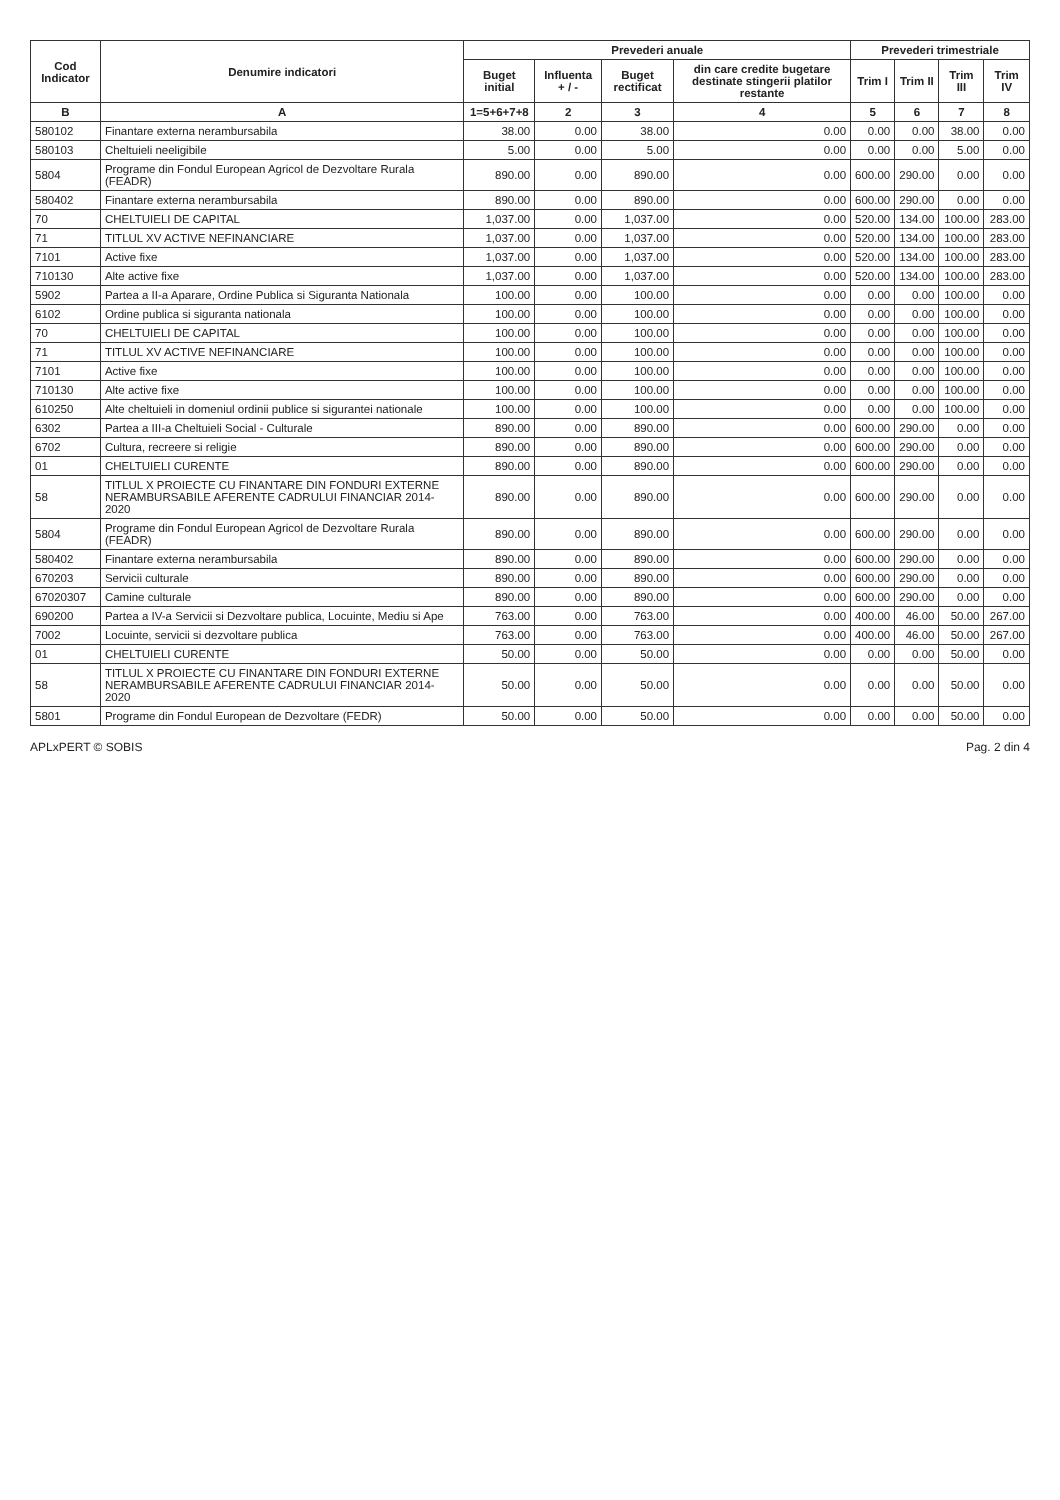| Cod Indicator | Denumire indicatori | Prevederi anuale | | | | Prevederi trimestriale | | | |
| --- | --- | --- | --- | --- | --- | --- | --- | --- | --- |
| | | Buget initial | Influenta + / - | Buget rectificat | din care credite bugetare destinate stingerii platilor restante | Trim I | Trim II | Trim III | Trim IV |
| B | A | 1=5+6+7+8 | 2 | 3 | 4 | 5 | 6 | 7 | 8 |
| 580102 | Finantare externa nerambursabila | 38.00 | 0.00 | 38.00 | 0.00 | 0.00 | 0.00 | 38.00 | 0.00 |
| 580103 | Cheltuieli neeligibile | 5.00 | 0.00 | 5.00 | 0.00 | 0.00 | 0.00 | 5.00 | 0.00 |
| 5804 | Programe din Fondul European Agricol de Dezvoltare Rurala (FEADR) | 890.00 | 0.00 | 890.00 | 0.00 | 600.00 | 290.00 | 0.00 | 0.00 |
| 580402 | Finantare externa nerambursabila | 890.00 | 0.00 | 890.00 | 0.00 | 600.00 | 290.00 | 0.00 | 0.00 |
| 70 | CHELTUIELI DE CAPITAL | 1,037.00 | 0.00 | 1,037.00 | 0.00 | 520.00 | 134.00 | 100.00 | 283.00 |
| 71 | TITLUL XV ACTIVE NEFINANCIARE | 1,037.00 | 0.00 | 1,037.00 | 0.00 | 520.00 | 134.00 | 100.00 | 283.00 |
| 7101 | Active fixe | 1,037.00 | 0.00 | 1,037.00 | 0.00 | 520.00 | 134.00 | 100.00 | 283.00 |
| 710130 | Alte active fixe | 1,037.00 | 0.00 | 1,037.00 | 0.00 | 520.00 | 134.00 | 100.00 | 283.00 |
| 5902 | Partea a II-a Aparare, Ordine Publica si Siguranta Nationala | 100.00 | 0.00 | 100.00 | 0.00 | 0.00 | 0.00 | 100.00 | 0.00 |
| 6102 | Ordine publica si siguranta nationala | 100.00 | 0.00 | 100.00 | 0.00 | 0.00 | 0.00 | 100.00 | 0.00 |
| 70 | CHELTUIELI DE CAPITAL | 100.00 | 0.00 | 100.00 | 0.00 | 0.00 | 0.00 | 100.00 | 0.00 |
| 71 | TITLUL XV ACTIVE NEFINANCIARE | 100.00 | 0.00 | 100.00 | 0.00 | 0.00 | 0.00 | 100.00 | 0.00 |
| 7101 | Active fixe | 100.00 | 0.00 | 100.00 | 0.00 | 0.00 | 0.00 | 100.00 | 0.00 |
| 710130 | Alte active fixe | 100.00 | 0.00 | 100.00 | 0.00 | 0.00 | 0.00 | 100.00 | 0.00 |
| 610250 | Alte cheltuieli in domeniul ordinii publice si sigurantei nationale | 100.00 | 0.00 | 100.00 | 0.00 | 0.00 | 0.00 | 100.00 | 0.00 |
| 6302 | Partea a III-a Cheltuieli Social - Culturale | 890.00 | 0.00 | 890.00 | 0.00 | 600.00 | 290.00 | 0.00 | 0.00 |
| 6702 | Cultura, recreere si religie | 890.00 | 0.00 | 890.00 | 0.00 | 600.00 | 290.00 | 0.00 | 0.00 |
| 01 | CHELTUIELI CURENTE | 890.00 | 0.00 | 890.00 | 0.00 | 600.00 | 290.00 | 0.00 | 0.00 |
| 58 | TITLUL X PROIECTE CU FINANTARE DIN FONDURI EXTERNE NERAMBURSABILE AFERENTE CADRULUI FINANCIAR 2014-2020 | 890.00 | 0.00 | 890.00 | 0.00 | 600.00 | 290.00 | 0.00 | 0.00 |
| 5804 | Programe din Fondul European Agricol de Dezvoltare Rurala (FEADR) | 890.00 | 0.00 | 890.00 | 0.00 | 600.00 | 290.00 | 0.00 | 0.00 |
| 580402 | Finantare externa nerambursabila | 890.00 | 0.00 | 890.00 | 0.00 | 600.00 | 290.00 | 0.00 | 0.00 |
| 670203 | Servicii culturale | 890.00 | 0.00 | 890.00 | 0.00 | 600.00 | 290.00 | 0.00 | 0.00 |
| 67020307 | Camine culturale | 890.00 | 0.00 | 890.00 | 0.00 | 600.00 | 290.00 | 0.00 | 0.00 |
| 690200 | Partea a IV-a Servicii si Dezvoltare publica, Locuinte, Mediu si Ape | 763.00 | 0.00 | 763.00 | 0.00 | 400.00 | 46.00 | 50.00 | 267.00 |
| 7002 | Locuinte, servicii si dezvoltare publica | 763.00 | 0.00 | 763.00 | 0.00 | 400.00 | 46.00 | 50.00 | 267.00 |
| 01 | CHELTUIELI CURENTE | 50.00 | 0.00 | 50.00 | 0.00 | 0.00 | 0.00 | 50.00 | 0.00 |
| 58 | TITLUL X PROIECTE CU FINANTARE DIN FONDURI EXTERNE NERAMBURSABILE AFERENTE CADRULUI FINANCIAR 2014-2020 | 50.00 | 0.00 | 50.00 | 0.00 | 0.00 | 0.00 | 50.00 | 0.00 |
| 5801 | Programe din Fondul European de Dezvoltare (FEDR) | 50.00 | 0.00 | 50.00 | 0.00 | 0.00 | 0.00 | 50.00 | 0.00 |
APLxPERT © SOBIS Pag. 2 din 4